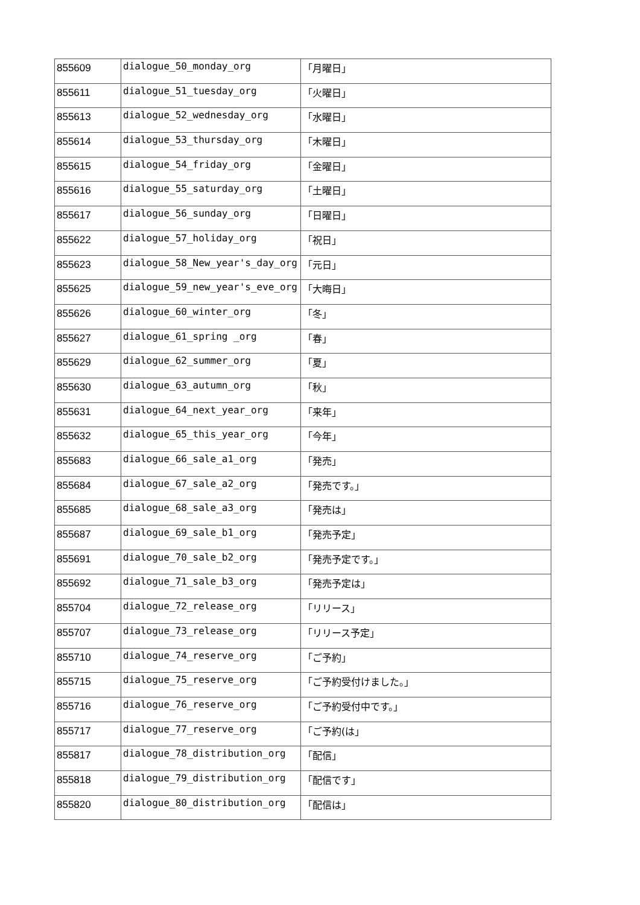| 855609 | dialogue_50_monday_org | 「月曜日」 |
| 855611 | dialogue_51_tuesday_org | 「火曜日」 |
| 855613 | dialogue_52_wednesday_org | 「水曜日」 |
| 855614 | dialogue_53_thursday_org | 「木曜日」 |
| 855615 | dialogue_54_friday_org | 「金曜日」 |
| 855616 | dialogue_55_saturday_org | 「土曜日」 |
| 855617 | dialogue_56_sunday_org | 「日曜日」 |
| 855622 | dialogue_57_holiday_org | 「祝日」 |
| 855623 | dialogue_58_New_year's_day_org | 「元日」 |
| 855625 | dialogue_59_new_year's_eve_org | 「大晦日」 |
| 855626 | dialogue_60_winter_org | 「冬」 |
| 855627 | dialogue_61_spring _org | 「春」 |
| 855629 | dialogue_62_summer_org | 「夏」 |
| 855630 | dialogue_63_autumn_org | 「秋」 |
| 855631 | dialogue_64_next_year_org | 「来年」 |
| 855632 | dialogue_65_this_year_org | 「今年」 |
| 855683 | dialogue_66_sale_a1_org | 「発売」 |
| 855684 | dialogue_67_sale_a2_org | 「発売です。」 |
| 855685 | dialogue_68_sale_a3_org | 「発売は」 |
| 855687 | dialogue_69_sale_b1_org | 「発売予定」 |
| 855691 | dialogue_70_sale_b2_org | 「発売予定です。」 |
| 855692 | dialogue_71_sale_b3_org | 「発売予定は」 |
| 855704 | dialogue_72_release_org | 「リリース」 |
| 855707 | dialogue_73_release_org | 「リリース予定」 |
| 855710 | dialogue_74_reserve_org | 「ご予約」 |
| 855715 | dialogue_75_reserve_org | 「ご予約受付けました。」 |
| 855716 | dialogue_76_reserve_org | 「ご予約受付中です。」 |
| 855717 | dialogue_77_reserve_org | 「ご予約(は」 |
| 855817 | dialogue_78_distribution_org | 「配信」 |
| 855818 | dialogue_79_distribution_org | 「配信です」 |
| 855820 | dialogue_80_distribution_org | 「配信は」 |